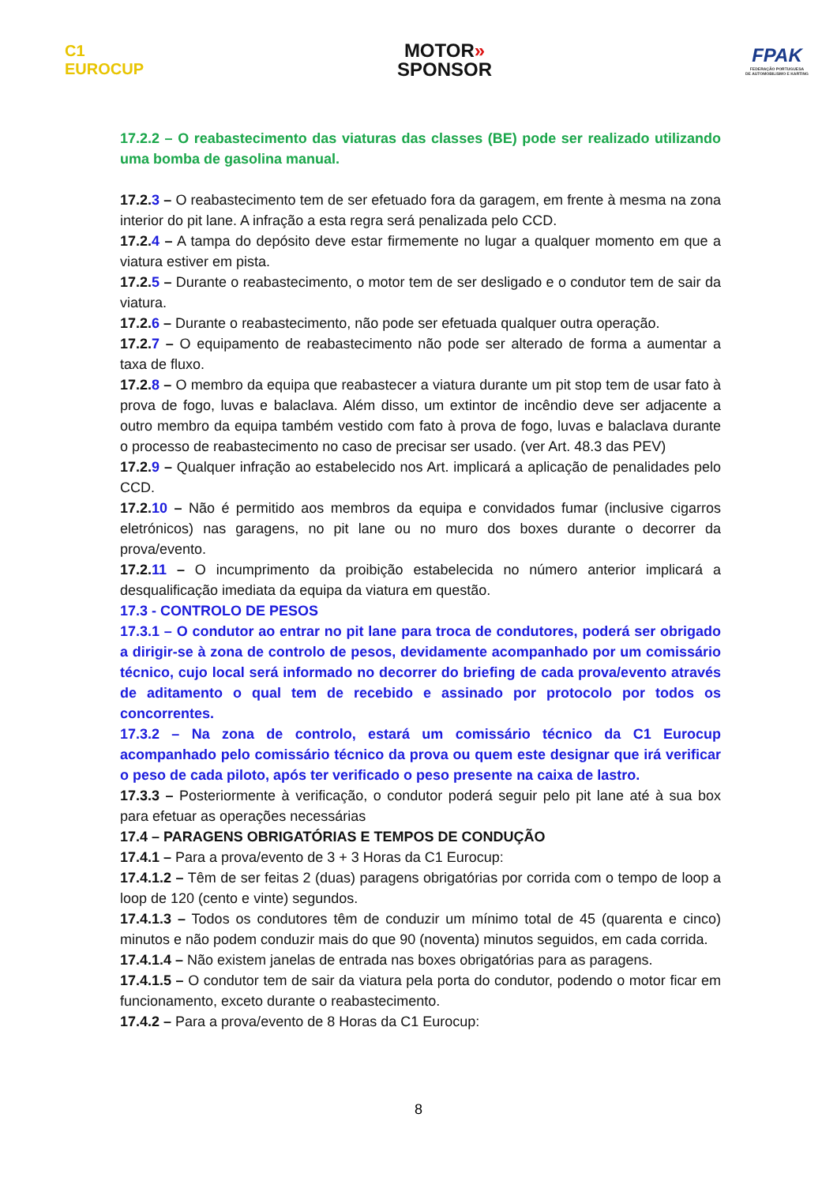C1
EUROCUP
MOTOR»
SPONSOR
FPAK
FEDERAÇÃO PORTUGUESA
DE AUTOMOBILISMO E KARTING
17.2.2 – O reabastecimento das viaturas das classes (BE) pode ser realizado utilizando uma bomba de gasolina manual.
17.2.3 – O reabastecimento tem de ser efetuado fora da garagem, em frente à mesma na zona interior do pit lane. A infração a esta regra será penalizada pelo CCD.
17.2.4 – A tampa do depósito deve estar firmemente no lugar a qualquer momento em que a viatura estiver em pista.
17.2.5 – Durante o reabastecimento, o motor tem de ser desligado e o condutor tem de sair da viatura.
17.2.6 – Durante o reabastecimento, não pode ser efetuada qualquer outra operação.
17.2.7 – O equipamento de reabastecimento não pode ser alterado de forma a aumentar a taxa de fluxo.
17.2.8 – O membro da equipa que reabastecer a viatura durante um pit stop tem de usar fato à prova de fogo, luvas e balaclava. Além disso, um extintor de incêndio deve ser adjacente a outro membro da equipa também vestido com fato à prova de fogo, luvas e balaclava durante o processo de reabastecimento no caso de precisar ser usado. (ver Art. 48.3 das PEV)
17.2.9 – Qualquer infração ao estabelecido nos Art. implicará a aplicação de penalidades pelo CCD.
17.2.10 – Não é permitido aos membros da equipa e convidados fumar (inclusive cigarros eletrónicos) nas garagens, no pit lane ou no muro dos boxes durante o decorrer da prova/evento.
17.2.11 – O incumprimento da proibição estabelecida no número anterior implicará a desqualificação imediata da equipa da viatura em questão.
17.3 - CONTROLO DE PESOS
17.3.1 – O condutor ao entrar no pit lane para troca de condutores, poderá ser obrigado a dirigir-se à zona de controlo de pesos, devidamente acompanhado por um comissário técnico, cujo local será informado no decorrer do briefing de cada prova/evento através de aditamento o qual tem de recebido e assinado por protocolo por todos os concorrentes.
17.3.2 – Na zona de controlo, estará um comissário técnico da C1 Eurocup acompanhado pelo comissário técnico da prova ou quem este designar que irá verificar o peso de cada piloto, após ter verificado o peso presente na caixa de lastro.
17.3.3 – Posteriormente à verificação, o condutor poderá seguir pelo pit lane até à sua box para efetuar as operações necessárias
17.4 – PARAGENS OBRIGATÓRIAS E TEMPOS DE CONDUÇÃO
17.4.1 – Para a prova/evento de 3 + 3 Horas da C1 Eurocup:
17.4.1.2 – Têm de ser feitas 2 (duas) paragens obrigatórias por corrida com o tempo de loop a loop de 120 (cento e vinte) segundos.
17.4.1.3 – Todos os condutores têm de conduzir um mínimo total de 45 (quarenta e cinco) minutos e não podem conduzir mais do que 90 (noventa) minutos seguidos, em cada corrida.
17.4.1.4 – Não existem janelas de entrada nas boxes obrigatórias para as paragens.
17.4.1.5 – O condutor tem de sair da viatura pela porta do condutor, podendo o motor ficar em funcionamento, exceto durante o reabastecimento.
17.4.2 – Para a prova/evento de 8 Horas da C1 Eurocup:
8